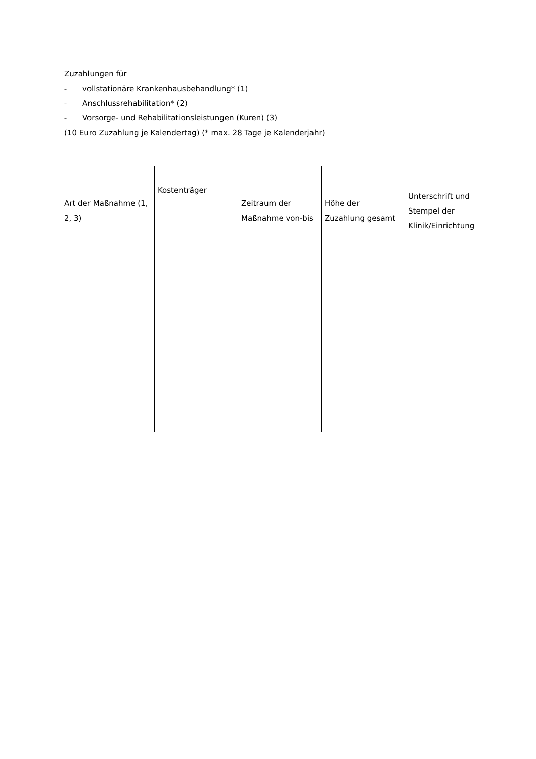Zuzahlungen für
– vollstationäre Krankenhausbehandlung* (1)
– Anschlussrehabilitation* (2)
– Vorsorge- und Rehabilitationsleistungen (Kuren) (3)
(10 Euro Zuzahlung je Kalendertag) (* max. 28 Tage je Kalenderjahr)
| Art der Maßnahme (1, 2, 3) | Kostenträger | Zeitraum der Maßnahme von-bis | Höhe der Zuzahlung gesamt | Unterschrift und Stempel der Klinik/Einrichtung |
| --- | --- | --- | --- | --- |